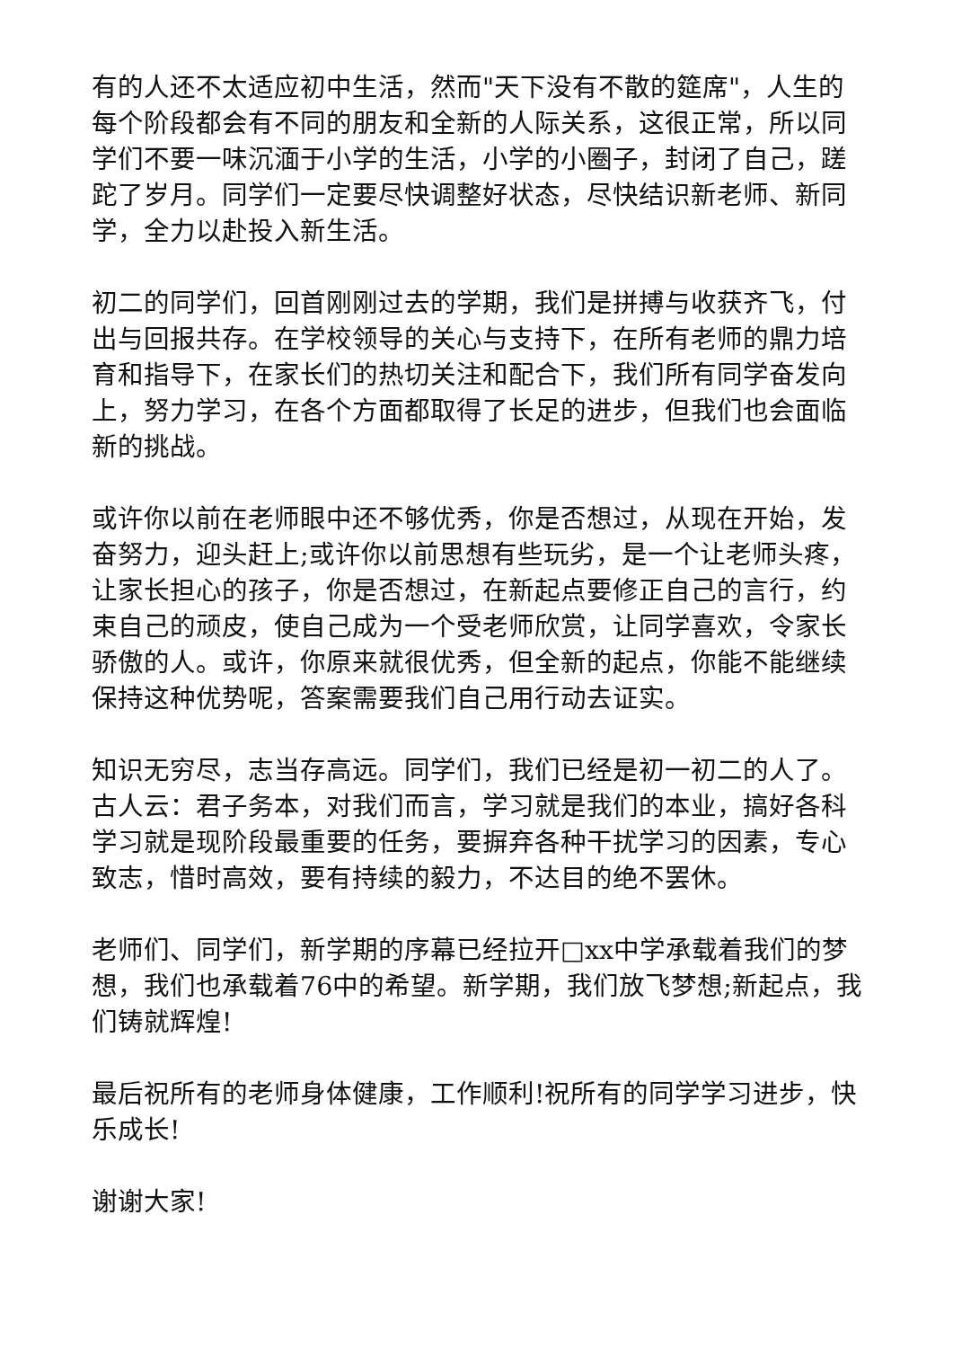有的人还不太适应初中生活，然而"天下没有不散的筵席"，人生的每个阶段都会有不同的朋友和全新的人际关系，这很正常，所以同学们不要一味沉湎于小学的生活，小学的小圈子，封闭了自己，蹉跎了岁月。同学们一定要尽快调整好状态，尽快结识新老师、新同学，全力以赴投入新生活。
初二的同学们，回首刚刚过去的学期，我们是拼搏与收获齐飞，付出与回报共存。在学校领导的关心与支持下，在所有老师的鼎力培育和指导下，在家长们的热切关注和配合下，我们所有同学奋发向上，努力学习，在各个方面都取得了长足的进步，但我们也会面临新的挑战。
或许你以前在老师眼中还不够优秀，你是否想过，从现在开始，发奋努力，迎头赶上;或许你以前思想有些玩劣，是一个让老师头疼，让家长担心的孩子，你是否想过，在新起点要修正自己的言行，约束自己的顽皮，使自己成为一个受老师欣赏，让同学喜欢，令家长骄傲的人。或许，你原来就很优秀，但全新的起点，你能不能继续保持这种优势呢，答案需要我们自己用行动去证实。
知识无穷尽，志当存高远。同学们，我们已经是初一初二的人了。古人云：君子务本，对我们而言，学习就是我们的本业，搞好各科学习就是现阶段最重要的任务，要摒弃各种干扰学习的因素，专心致志，惜时高效，要有持续的毅力，不达目的绝不罢休。
老师们、同学们，新学期的序幕已经拉开□xx中学承载着我们的梦想，我们也承载着76中的希望。新学期，我们放飞梦想;新起点，我们铸就辉煌!
最后祝所有的老师身体健康，工作顺利!祝所有的同学学习进步，快乐成长!
谢谢大家!